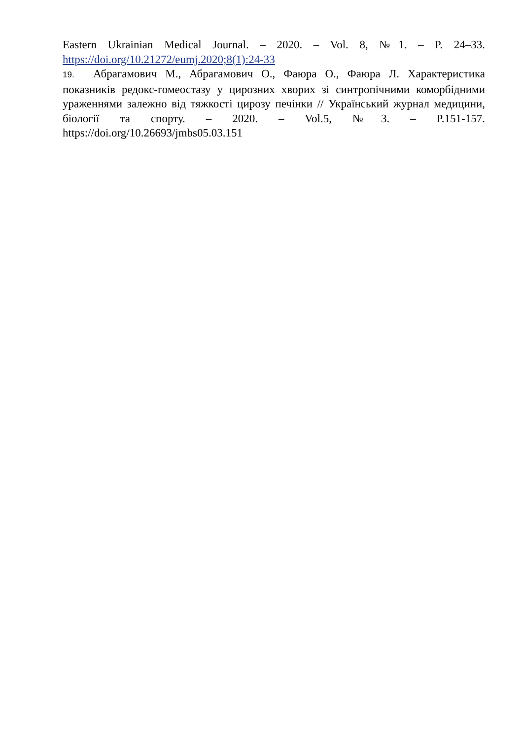Eastern Ukrainian Medical Journal. – 2020. – Vol. 8, №1. – P. 24–33. https://doi.org/10.21272/eumj.2020;8(1):24-33
19. Абрагамович М., Абрагамович О., Фаюра О., Фаюра Л. Характеристика показників редокс-гомеостазу у цирозних хворих зі синтропічними коморбідними ураженнями залежно від тяжкості цирозу печінки // Український журнал медицини, біології та спорту. – 2020. – Vol.5, №3. – P.151-157. https://doi.org/10.26693/jmbs05.03.151